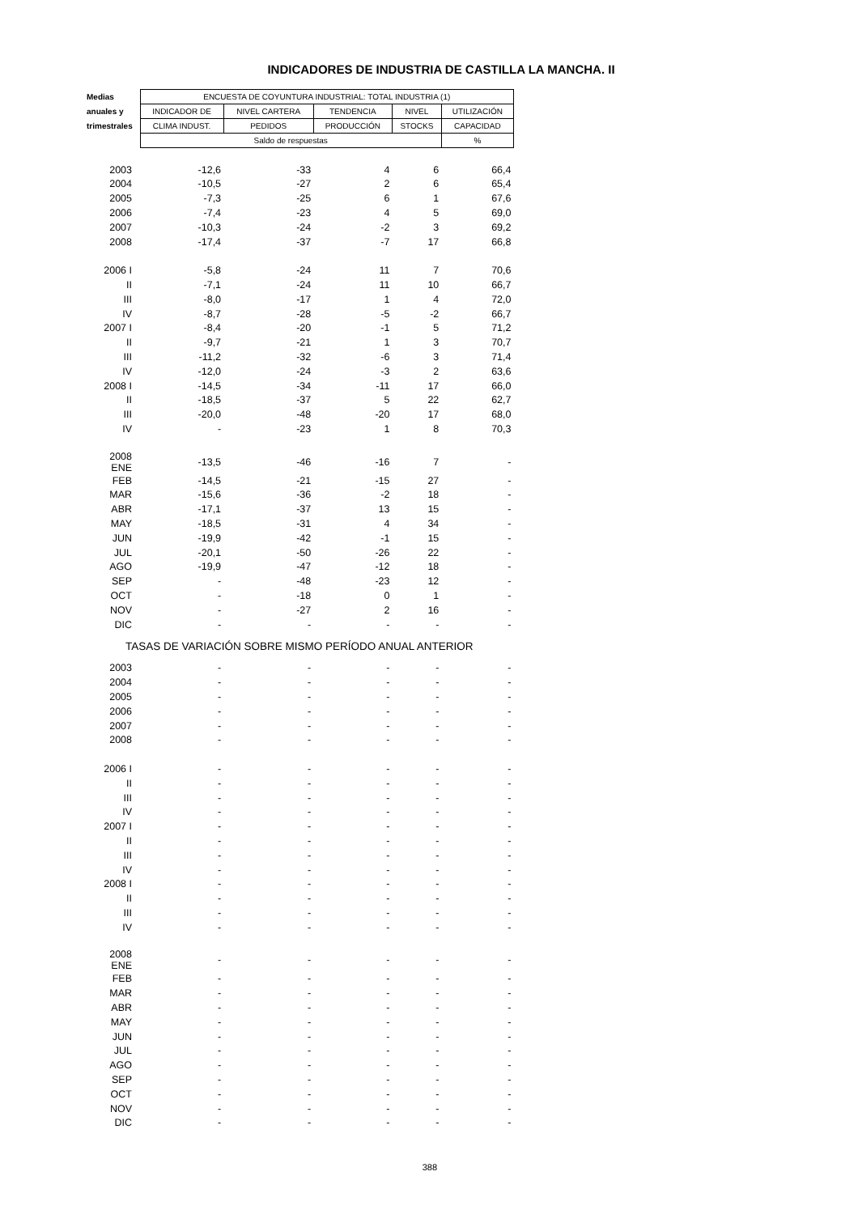INDICADORES DE INDUSTRIA DE CASTILLA LA MANCHA. II
| Medias | ENCUESTA DE COYUNTURA INDUSTRIAL: TOTAL INDUSTRIA (1) | | | | |
| --- | --- | --- | --- | --- | --- |
| anuales y | INDICADOR DE | NIVEL CARTERA | TENDENCIA | NIVEL | UTILIZACIÓN |
| trimestrales | CLIMA INDUST. | PEDIDOS | PRODUCCIÓN | STOCKS | CAPACIDAD |
| | Saldo de respuestas | | | | % |
| 2003 | -12,6 | -33 | 4 | 6 | 66,4 |
| 2004 | -10,5 | -27 | 2 | 6 | 65,4 |
| 2005 | -7,3 | -25 | 6 | 1 | 67,6 |
| 2006 | -7,4 | -23 | 4 | 5 | 69,0 |
| 2007 | -10,3 | -24 | -2 | 3 | 69,2 |
| 2008 | -17,4 | -37 | -7 | 17 | 66,8 |
| 2006 I | -5,8 | -24 | 11 | 7 | 70,6 |
| II | -7,1 | -24 | 11 | 10 | 66,7 |
| III | -8,0 | -17 | 1 | 4 | 72,0 |
| IV | -8,7 | -28 | -5 | -2 | 66,7 |
| 2007 I | -8,4 | -20 | -1 | 5 | 71,2 |
| II | -9,7 | -21 | 1 | 3 | 70,7 |
| III | -11,2 | -32 | -6 | 3 | 71,4 |
| IV | -12,0 | -24 | -3 | 2 | 63,6 |
| 2008 I | -14,5 | -34 | -11 | 17 | 66,0 |
| II | -18,5 | -37 | 5 | 22 | 62,7 |
| III | -20,0 | -48 | -20 | 17 | 68,0 |
| IV | - | -23 | 1 | 8 | 70,3 |
| 2008 ENE | -13,5 | -46 | -16 | 7 | - |
| FEB | -14,5 | -21 | -15 | 27 | - |
| MAR | -15,6 | -36 | -2 | 18 | - |
| ABR | -17,1 | -37 | 13 | 15 | - |
| MAY | -18,5 | -31 | 4 | 34 | - |
| JUN | -19,9 | -42 | -1 | 15 | - |
| JUL | -20,1 | -50 | -26 | 22 | - |
| AGO | -19,9 | -47 | -12 | 18 | - |
| SEP | - | -48 | -23 | 12 | - |
| OCT | - | -18 | 0 | 1 | - |
| NOV | - | -27 | 2 | 16 | - |
| DIC | - | - | - | - | - |
| TASAS DE VARIACIÓN SOBRE MISMO PERÍODO ANUAL ANTERIOR | | | | | |
| 2003 | - | - | - | - | - |
| 2004 | - | - | - | - | - |
| 2005 | - | - | - | - | - |
| 2006 | - | - | - | - | - |
| 2007 | - | - | - | - | - |
| 2008 | - | - | - | - | - |
| 2006 I | - | - | - | - | - |
| II | - | - | - | - | - |
| III | - | - | - | - | - |
| IV | - | - | - | - | - |
| 2007 I | - | - | - | - | - |
| II | - | - | - | - | - |
| III | - | - | - | - | - |
| IV | - | - | - | - | - |
| 2008 I | - | - | - | - | - |
| II | - | - | - | - | - |
| III | - | - | - | - | - |
| IV | - | - | - | - | - |
| 2008 ENE | - | - | - | - | - |
| FEB | - | - | - | - | - |
| MAR | - | - | - | - | - |
| ABR | - | - | - | - | - |
| MAY | - | - | - | - | - |
| JUN | - | - | - | - | - |
| JUL | - | - | - | - | - |
| AGO | - | - | - | - | - |
| SEP | - | - | - | - | - |
| OCT | - | - | - | - | - |
| NOV | - | - | - | - | - |
| DIC | - | - | - | - | - |
388